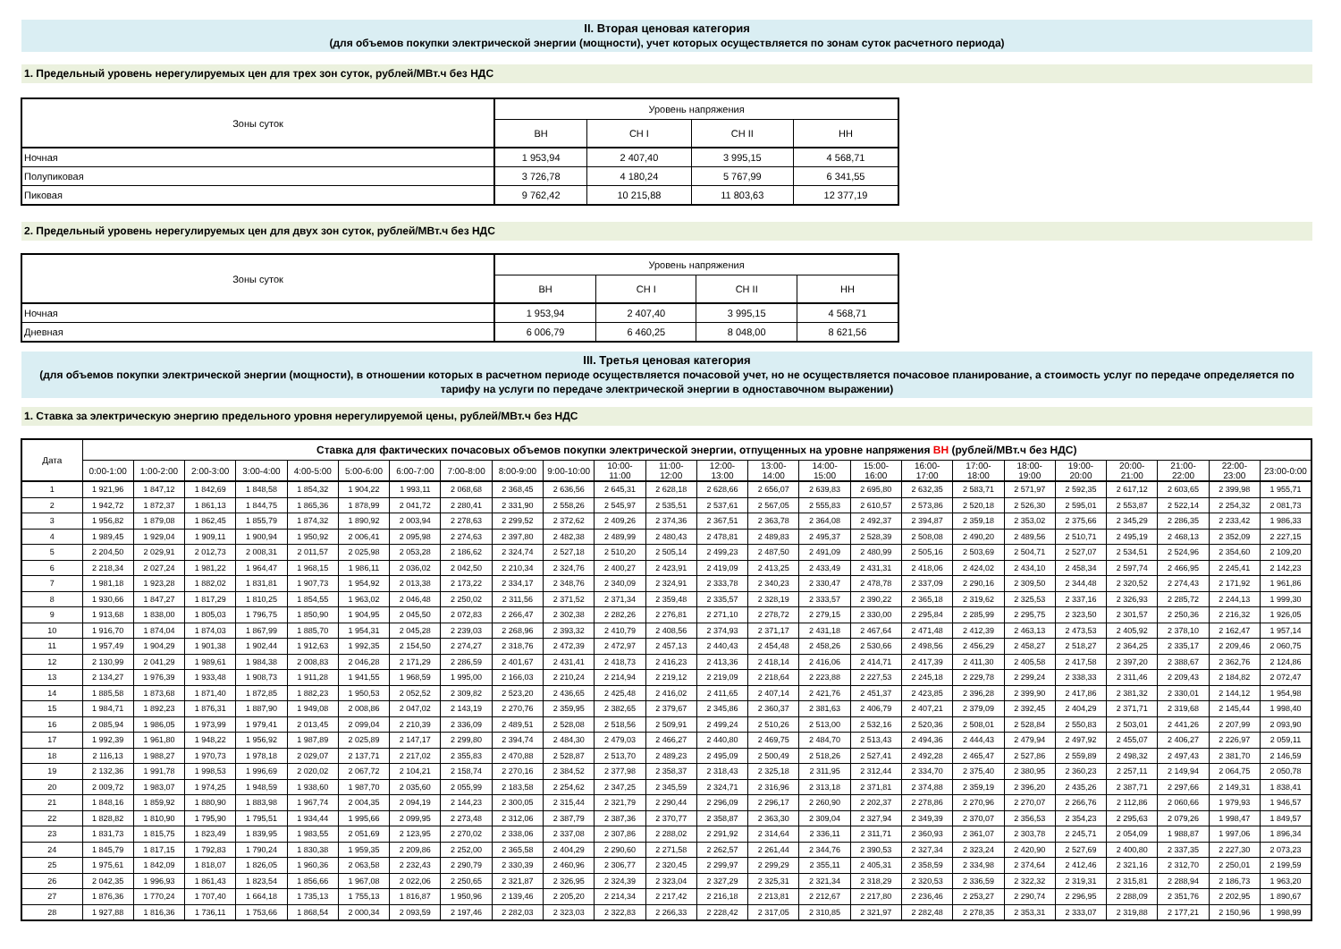II. Вторая ценовая категория
(для объемов покупки электрической энергии (мощности), учет которых осуществляется по зонам суток расчетного периода)
1. Предельный уровень нерегулируемых цен для трех зон суток, рублей/МВт.ч без НДС
| Зоны суток | Уровень напряжения | | | |
| --- | --- | --- | --- | --- |
| | ВН | СН I | СН II | НН |
| Ночная | 1 953,94 | 2 407,40 | 3 995,15 | 4 568,71 |
| Полупиковая | 3 726,78 | 4 180,24 | 5 767,99 | 6 341,55 |
| Пиковая | 9 762,42 | 10 215,88 | 11 803,63 | 12 377,19 |
2. Предельный уровень нерегулируемых цен для двух зон суток, рублей/МВт.ч без НДС
| Зоны суток | Уровень напряжения | | | |
| --- | --- | --- | --- | --- |
| | ВН | СН I | СН II | НН |
| Ночная | 1 953,94 | 2 407,40 | 3 995,15 | 4 568,71 |
| Дневная | 6 006,79 | 6 460,25 | 8 048,00 | 8 621,56 |
III. Третья ценовая категория
(для объемов покупки электрической энергии (мощности), в отношении которых в расчетном периоде осуществляется почасовой учет, но не осуществляется почасовое планирование, а стоимость услуг по передаче определяется по тарифу на услуги по передаче электрической энергии в одноставочном выражении)
1. Ставка за электрическую энергию предельного уровня нерегулируемой цены, рублей/МВт.ч без НДС
| Дата | Ставка для фактических почасовых объемов покупки электрической энергии, отпущенных на уровне напряжения ВН (рублей/МВт.ч без НДС) | | | | | | | | | | | | | | | | | | | | | | | |
| --- | --- | --- | --- | --- | --- | --- | --- | --- | --- | --- | --- | --- | --- | --- | --- | --- | --- | --- | --- | --- | --- | --- | --- | --- |
| | 0:00-1:00 | 1:00-2:00 | 2:00-3:00 | 3:00-4:00 | 4:00-5:00 | 5:00-6:00 | 6:00-7:00 | 7:00-8:00 | 8:00-9:00 | 9:00-10:00 | 10:00- 11:00 | 11:00- 12:00 | 12:00- 13:00 | 13:00- 14:00 | 14:00- 15:00 | 15:00- 16:00 | 16:00- 17:00 | 17:00- 18:00 | 18:00- 19:00 | 19:00- 20:00 | 20:00- 21:00 | 21:00- 22:00 | 22:00- 23:00 | 23:00-0:00 |
| 1 | 1 921,96 | 1 847,12 | 1 842,69 | 1 848,58 | 1 854,32 | 1 904,22 | 1 993,11 | 2 068,68 | 2 368,45 | 2 636,56 | 2 645,31 | 2 628,18 | 2 628,66 | 2 656,07 | 2 639,83 | 2 695,80 | 2 632,35 | 2 583,71 | 2 571,97 | 2 592,35 | 2 617,12 | 2 603,65 | 2 399,98 | 1 955,71 |
| 2 | 1 942,72 | 1 872,37 | 1 861,13 | 1 844,75 | 1 865,36 | 1 878,99 | 2 041,72 | 2 280,41 | 2 331,90 | 2 558,26 | 2 545,97 | 2 535,51 | 2 537,61 | 2 567,05 | 2 555,83 | 2 610,57 | 2 573,86 | 2 520,18 | 2 526,30 | 2 595,01 | 2 553,87 | 2 522,14 | 2 254,32 | 2 081,73 |
| 3 | 1 956,82 | 1 879,08 | 1 862,45 | 1 855,79 | 1 874,32 | 1 890,92 | 2 003,94 | 2 278,63 | 2 299,52 | 2 372,62 | 2 409,26 | 2 374,36 | 2 367,51 | 2 363,78 | 2 364,08 | 2 492,37 | 2 394,87 | 2 359,18 | 2 353,02 | 2 375,66 | 2 345,29 | 2 286,35 | 2 233,42 | 1 986,33 |
| 4 | 1 989,45 | 1 929,04 | 1 909,11 | 1 900,94 | 1 950,92 | 2 006,41 | 2 095,98 | 2 274,63 | 2 397,80 | 2 482,38 | 2 489,99 | 2 480,43 | 2 478,81 | 2 489,83 | 2 495,37 | 2 528,39 | 2 508,08 | 2 490,20 | 2 489,56 | 2 510,71 | 2 495,19 | 2 468,13 | 2 352,09 | 2 227,15 |
| 5 | 2 204,50 | 2 029,91 | 2 012,73 | 2 008,31 | 2 011,57 | 2 025,98 | 2 053,28 | 2 186,62 | 2 324,74 | 2 527,18 | 2 510,20 | 2 505,14 | 2 499,23 | 2 487,50 | 2 491,09 | 2 480,99 | 2 505,16 | 2 503,69 | 2 504,71 | 2 527,07 | 2 534,51 | 2 524,96 | 2 354,60 | 2 109,20 |
| 6 | 2 218,34 | 2 027,24 | 1 981,22 | 1 964,47 | 1 968,15 | 1 986,11 | 2 036,02 | 2 042,50 | 2 210,34 | 2 324,76 | 2 400,27 | 2 423,91 | 2 419,09 | 2 413,25 | 2 433,49 | 2 431,31 | 2 418,06 | 2 424,02 | 2 434,10 | 2 458,34 | 2 597,74 | 2 466,95 | 2 245,41 | 2 142,23 |
| 7 | 1 981,18 | 1 923,28 | 1 882,02 | 1 831,81 | 1 907,73 | 1 954,92 | 2 013,38 | 2 173,22 | 2 334,17 | 2 348,76 | 2 340,09 | 2 324,91 | 2 333,78 | 2 340,23 | 2 330,47 | 2 478,78 | 2 337,09 | 2 290,16 | 2 309,50 | 2 344,48 | 2 320,52 | 2 274,43 | 2 171,92 | 1 961,86 |
| 8 | 1 930,66 | 1 847,27 | 1 817,29 | 1 810,25 | 1 854,55 | 1 963,02 | 2 046,48 | 2 250,02 | 2 311,56 | 2 371,52 | 2 371,34 | 2 359,48 | 2 335,57 | 2 328,19 | 2 333,57 | 2 390,22 | 2 365,18 | 2 319,62 | 2 325,53 | 2 337,16 | 2 326,93 | 2 285,72 | 2 244,13 | 1 999,30 |
| 9 | 1 913,68 | 1 838,00 | 1 805,03 | 1 796,75 | 1 850,90 | 1 904,95 | 2 045,50 | 2 072,83 | 2 266,47 | 2 302,38 | 2 282,26 | 2 276,81 | 2 271,10 | 2 278,72 | 2 279,15 | 2 330,00 | 2 295,84 | 2 285,99 | 2 295,75 | 2 323,50 | 2 301,57 | 2 250,36 | 2 216,32 | 1 926,05 |
| 10 | 1 916,70 | 1 874,04 | 1 874,03 | 1 867,99 | 1 885,70 | 1 954,31 | 2 045,28 | 2 239,03 | 2 268,96 | 2 393,32 | 2 410,79 | 2 408,56 | 2 374,93 | 2 371,17 | 2 431,18 | 2 467,64 | 2 471,48 | 2 412,39 | 2 463,13 | 2 473,53 | 2 405,92 | 2 378,10 | 2 162,47 | 1 957,14 |
| 11 | 1 957,49 | 1 904,29 | 1 901,38 | 1 902,44 | 1 912,63 | 1 992,35 | 2 154,50 | 2 274,27 | 2 318,76 | 2 472,39 | 2 472,97 | 2 457,13 | 2 440,43 | 2 454,48 | 2 458,26 | 2 530,66 | 2 498,56 | 2 456,29 | 2 458,27 | 2 518,27 | 2 364,25 | 2 335,17 | 2 209,46 | 2 060,75 |
| 12 | 2 130,99 | 2 041,29 | 1 989,61 | 1 984,38 | 2 008,83 | 2 046,28 | 2 171,29 | 2 286,59 | 2 401,67 | 2 431,41 | 2 418,73 | 2 416,23 | 2 413,36 | 2 418,14 | 2 416,06 | 2 414,71 | 2 417,39 | 2 411,30 | 2 405,58 | 2 417,58 | 2 397,20 | 2 388,67 | 2 362,76 | 2 124,86 |
| 13 | 2 134,27 | 1 976,39 | 1 933,48 | 1 908,73 | 1 911,28 | 1 941,55 | 1 968,59 | 1 995,00 | 2 166,03 | 2 210,24 | 2 214,94 | 2 219,12 | 2 219,09 | 2 218,64 | 2 223,88 | 2 227,53 | 2 245,18 | 2 229,78 | 2 299,24 | 2 338,33 | 2 311,46 | 2 209,43 | 2 184,82 | 2 072,47 |
| 14 | 1 885,58 | 1 873,68 | 1 871,40 | 1 872,85 | 1 882,23 | 1 950,53 | 2 052,52 | 2 309,82 | 2 523,20 | 2 436,65 | 2 425,48 | 2 416,02 | 2 411,65 | 2 407,14 | 2 421,76 | 2 451,37 | 2 423,85 | 2 396,28 | 2 399,90 | 2 417,86 | 2 381,32 | 2 330,01 | 2 144,12 | 1 954,98 |
| 15 | 1 984,71 | 1 892,23 | 1 876,31 | 1 887,90 | 1 949,08 | 2 008,86 | 2 047,02 | 2 143,19 | 2 270,76 | 2 359,95 | 2 382,65 | 2 379,67 | 2 345,86 | 2 360,37 | 2 381,63 | 2 406,79 | 2 407,21 | 2 379,09 | 2 392,45 | 2 404,29 | 2 371,71 | 2 319,68 | 2 145,44 | 1 998,40 |
| 16 | 2 085,94 | 1 986,05 | 1 973,99 | 1 979,41 | 2 013,45 | 2 099,04 | 2 210,39 | 2 336,09 | 2 489,51 | 2 528,08 | 2 518,56 | 2 509,91 | 2 499,24 | 2 510,26 | 2 513,00 | 2 532,16 | 2 520,36 | 2 508,01 | 2 528,84 | 2 550,83 | 2 503,01 | 2 441,26 | 2 207,99 | 2 093,90 |
| 17 | 1 992,39 | 1 961,80 | 1 948,22 | 1 956,92 | 1 987,89 | 2 025,89 | 2 147,17 | 2 299,80 | 2 394,74 | 2 484,30 | 2 479,03 | 2 466,27 | 2 440,80 | 2 469,75 | 2 484,70 | 2 513,43 | 2 494,36 | 2 444,43 | 2 479,94 | 2 497,92 | 2 455,07 | 2 406,27 | 2 226,97 | 2 059,11 |
| 18 | 2 116,13 | 1 988,27 | 1 970,73 | 1 978,18 | 2 029,07 | 2 137,71 | 2 217,02 | 2 355,83 | 2 470,88 | 2 528,87 | 2 513,70 | 2 489,23 | 2 495,09 | 2 500,49 | 2 518,26 | 2 527,41 | 2 492,28 | 2 465,47 | 2 527,86 | 2 559,89 | 2 498,32 | 2 497,43 | 2 381,70 | 2 146,59 |
| 19 | 2 132,36 | 1 991,78 | 1 998,53 | 1 996,69 | 2 020,02 | 2 067,72 | 2 104,21 | 2 158,74 | 2 270,16 | 2 384,52 | 2 377,98 | 2 358,37 | 2 318,43 | 2 325,18 | 2 311,95 | 2 312,44 | 2 334,70 | 2 375,40 | 2 380,95 | 2 360,23 | 2 257,11 | 2 149,94 | 2 064,75 | 2 050,78 |
| 20 | 2 009,72 | 1 983,07 | 1 974,25 | 1 948,59 | 1 938,60 | 1 987,70 | 2 035,60 | 2 055,99 | 2 183,58 | 2 254,62 | 2 347,25 | 2 345,59 | 2 324,71 | 2 316,96 | 2 313,18 | 2 371,81 | 2 374,88 | 2 359,19 | 2 396,20 | 2 435,26 | 2 387,71 | 2 297,66 | 2 149,31 | 1 838,41 |
| 21 | 1 848,16 | 1 859,92 | 1 880,90 | 1 883,98 | 1 967,74 | 2 004,35 | 2 094,19 | 2 144,23 | 2 300,05 | 2 315,44 | 2 321,79 | 2 290,44 | 2 296,09 | 2 296,17 | 2 260,90 | 2 202,37 | 2 278,86 | 2 270,96 | 2 270,07 | 2 266,76 | 2 112,86 | 2 060,66 | 1 979,93 | 1 946,57 |
| 22 | 1 828,82 | 1 810,90 | 1 795,90 | 1 795,51 | 1 934,44 | 1 995,66 | 2 099,95 | 2 273,48 | 2 312,06 | 2 387,79 | 2 387,36 | 2 370,77 | 2 358,87 | 2 363,30 | 2 309,04 | 2 327,94 | 2 349,39 | 2 370,07 | 2 356,53 | 2 354,23 | 2 295,63 | 2 079,26 | 1 998,47 | 1 849,57 |
| 23 | 1 831,73 | 1 815,75 | 1 823,49 | 1 839,95 | 1 983,55 | 2 051,69 | 2 123,95 | 2 270,02 | 2 338,06 | 2 337,08 | 2 307,86 | 2 288,02 | 2 291,92 | 2 314,64 | 2 336,11 | 2 311,71 | 2 360,93 | 2 361,07 | 2 303,78 | 2 245,71 | 2 054,09 | 1 988,87 | 1 997,06 | 1 896,34 |
| 24 | 1 845,79 | 1 817,15 | 1 792,83 | 1 790,24 | 1 830,38 | 1 959,35 | 2 209,86 | 2 252,00 | 2 365,58 | 2 404,29 | 2 290,60 | 2 271,58 | 2 262,57 | 2 261,44 | 2 344,76 | 2 390,53 | 2 327,34 | 2 323,24 | 2 420,90 | 2 527,69 | 2 400,80 | 2 337,35 | 2 227,30 | 2 073,23 |
| 25 | 1 975,61 | 1 842,09 | 1 818,07 | 1 826,05 | 1 960,36 | 2 063,58 | 2 232,43 | 2 290,79 | 2 330,39 | 2 460,96 | 2 306,77 | 2 320,45 | 2 299,97 | 2 299,29 | 2 355,11 | 2 405,31 | 2 358,59 | 2 334,98 | 2 374,64 | 2 412,46 | 2 321,16 | 2 312,70 | 2 250,01 | 2 199,59 |
| 26 | 2 042,35 | 1 996,93 | 1 861,43 | 1 823,54 | 1 856,66 | 1 967,08 | 2 022,06 | 2 250,65 | 2 321,87 | 2 326,95 | 2 324,39 | 2 323,04 | 2 327,29 | 2 325,31 | 2 321,34 | 2 318,29 | 2 320,53 | 2 336,59 | 2 322,32 | 2 319,31 | 2 315,81 | 2 288,94 | 2 186,73 | 1 963,20 |
| 27 | 1 876,36 | 1 770,24 | 1 707,40 | 1 664,18 | 1 735,13 | 1 755,13 | 1 816,87 | 1 950,96 | 2 139,46 | 2 205,20 | 2 214,34 | 2 217,42 | 2 216,18 | 2 213,81 | 2 212,67 | 2 217,80 | 2 236,46 | 2 253,27 | 2 290,74 | 2 296,95 | 2 288,09 | 2 351,76 | 2 202,95 | 1 890,67 |
| 28 | 1 927,88 | 1 816,36 | 1 736,11 | 1 753,66 | 1 868,54 | 2 000,34 | 2 093,59 | 2 197,46 | 2 282,03 | 2 323,03 | 2 322,83 | 2 266,33 | 2 228,42 | 2 317,05 | 2 310,85 | 2 321,97 | 2 282,48 | 2 278,35 | 2 353,31 | 2 333,07 | 2 319,88 | 2 177,21 | 2 150,96 | 1 998,99 |